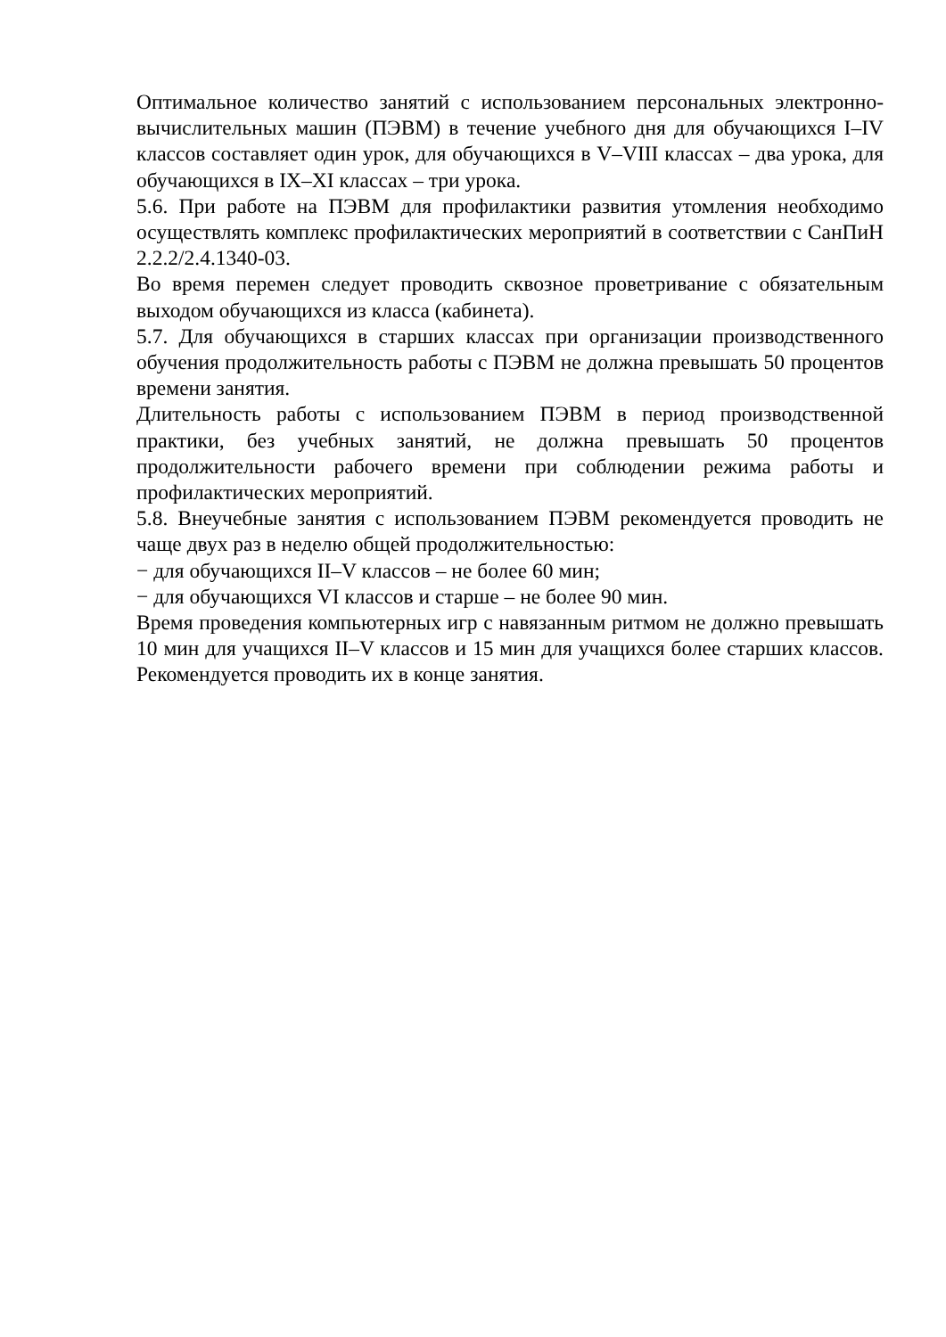Оптимальное количество занятий с использованием персональных электронно-вычислительных машин (ПЭВМ) в течение учебного дня для обучающихся I–IV классов составляет один урок, для обучающихся в V–VIII классах – два урока, для обучающихся в IX–XI классах – три урока.
5.6. При работе на ПЭВМ для профилактики развития утомления необходимо осуществлять комплекс профилактических мероприятий в соответствии с СанПиН 2.2.2/2.4.1340-03.
Во время перемен следует проводить сквозное проветривание с обязательным выходом обучающихся из класса (кабинета).
5.7. Для обучающихся в старших классах при организации производственного обучения продолжительность работы с ПЭВМ не должна превышать 50 процентов времени занятия.
Длительность работы с использованием ПЭВМ в период производственной практики, без учебных занятий, не должна превышать 50 процентов продолжительности рабочего времени при соблюдении режима работы и профилактических мероприятий.
5.8. Внеучебные занятия с использованием ПЭВМ рекомендуется проводить не чаще двух раз в неделю общей продолжительностью:
− для обучающихся II–V классов – не более 60 мин;
− для обучающихся VI классов и старше – не более 90 мин.
Время проведения компьютерных игр с навязанным ритмом не должно превышать 10 мин для учащихся II–V классов и 15 мин для учащихся более старших классов. Рекомендуется проводить их в конце занятия.